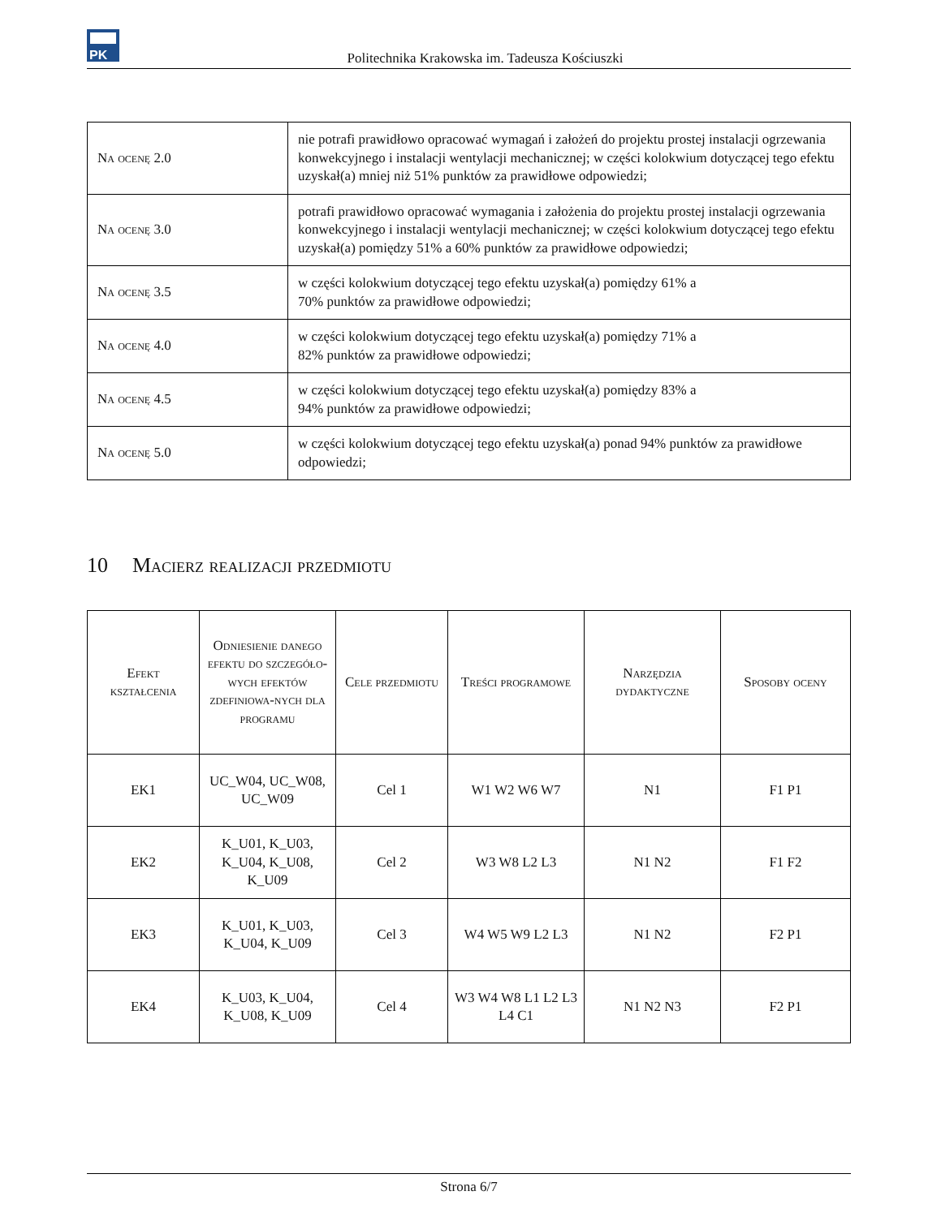PK
Politechnika Krakowska im. Tadeusza Kościuszki
| Na ocenę 2.0 | nie potrafi prawidłowo opracować wymagań i założeń do projektu prostej instalacji ogrzewania konwekcyjnego i instalacji wentylacji mechanicznej; w części kolokwium dotyczącej tego efektu uzyskał(a) mniej niż 51% punktów za prawidłowe odpowiedzi; |
| Na ocenę 3.0 | potrafi prawidłowo opracować wymagania i założenia do projektu prostej instalacji ogrzewania konwekcyjnego i instalacji wentylacji mechanicznej; w części kolokwium dotyczącej tego efektu uzyskał(a) pomiędzy 51% a 60% punktów za prawidłowe odpowiedzi; |
| Na ocenę 3.5 | w części kolokwium dotyczącej tego efektu uzyskał(a) pomiędzy 61% a 70% punktów za prawidłowe odpowiedzi; |
| Na ocenę 4.0 | w części kolokwium dotyczącej tego efektu uzyskał(a) pomiędzy 71% a 82% punktów za prawidłowe odpowiedzi; |
| Na ocenę 4.5 | w części kolokwium dotyczącej tego efektu uzyskał(a) pomiędzy 83% a 94% punktów za prawidłowe odpowiedzi; |
| Na ocenę 5.0 | w części kolokwium dotyczącej tego efektu uzyskał(a) ponad 94% punktów za prawidłowe odpowiedzi; |
10 Macierz realizacji przedmiotu
| Efekt kształcenia | Odniesienie danego efektu do szczegóło-wych efektów zdefiniowa-nych dla programu | Cele przedmiotu | Treści programowe | Narzędzia dydaktyczne | Sposoby oceny |
| --- | --- | --- | --- | --- | --- |
| EK1 | UC_W04, UC_W08, UC_W09 | Cel 1 | W1 W2 W6 W7 | N1 | F1 P1 |
| EK2 | K_U01, K_U03, K_U04, K_U08, K_U09 | Cel 2 | W3 W8 L2 L3 | N1 N2 | F1 F2 |
| EK3 | K_U01, K_U03, K_U04, K_U09 | Cel 3 | W4 W5 W9 L2 L3 | N1 N2 | F2 P1 |
| EK4 | K_U03, K_U04, K_U08, K_U09 | Cel 4 | W3 W4 W8 L1 L2 L3 L4 C1 | N1 N2 N3 | F2 P1 |
Strona 6/7